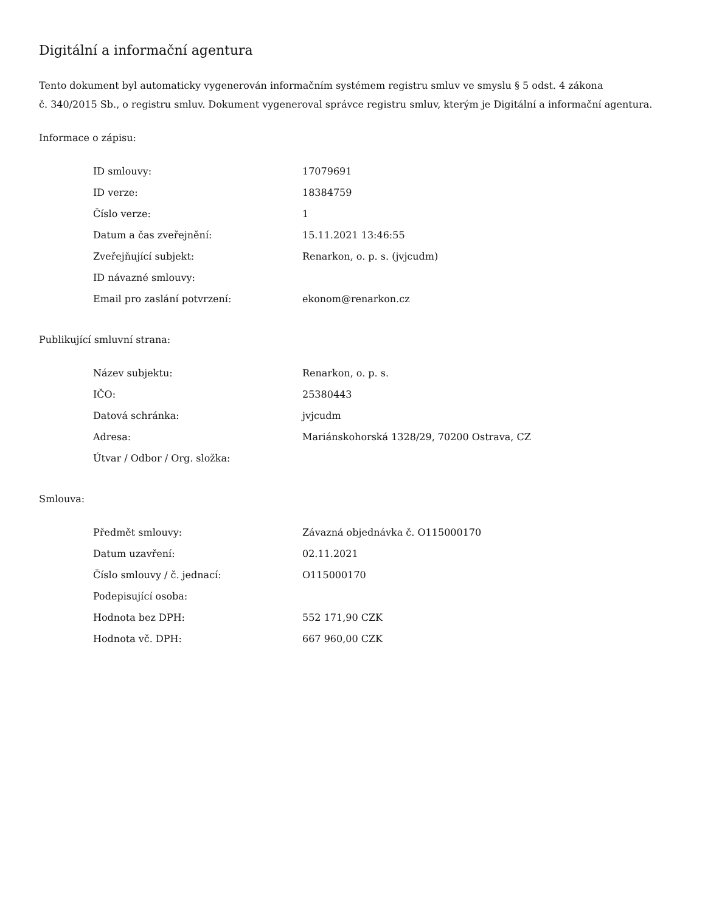Digitální a informační agentura
Tento dokument byl automaticky vygenerován informačním systémem registru smluv ve smyslu § 5 odst. 4 zákona
č. 340/2015 Sb., o registru smluv. Dokument vygeneroval správce registru smluv, kterým je Digitální a informační agentura.
Informace o zápisu:
| ID smlouvy: | 17079691 |
| ID verze: | 18384759 |
| Číslo verze: | 1 |
| Datum a čas zveřejnění: | 15.11.2021 13:46:55 |
| Zveřejňující subjekt: | Renarkon, o. p. s. (jvjcudm) |
| ID návazné smlouvy: | |
| Email pro zaslání potvrzení: | ekonom@renarkon.cz |
Publikující smluvní strana:
| Název subjektu: | Renarkon, o. p. s. |
| IČO: | 25380443 |
| Datová schránka: | jvjcudm |
| Adresa: | Mariánskohorská 1328/29, 70200 Ostrava, CZ |
| Útvar / Odbor / Org. složka: | |
Smlouva:
| Předmět smlouvy: | Závazná objednávka č. O115000170 |
| Datum uzavření: | 02.11.2021 |
| Číslo smlouvy / č. jednací: | O115000170 |
| Podepisující osoba: | |
| Hodnota bez DPH: | 552 171,90 CZK |
| Hodnota vč. DPH: | 667 960,00 CZK |